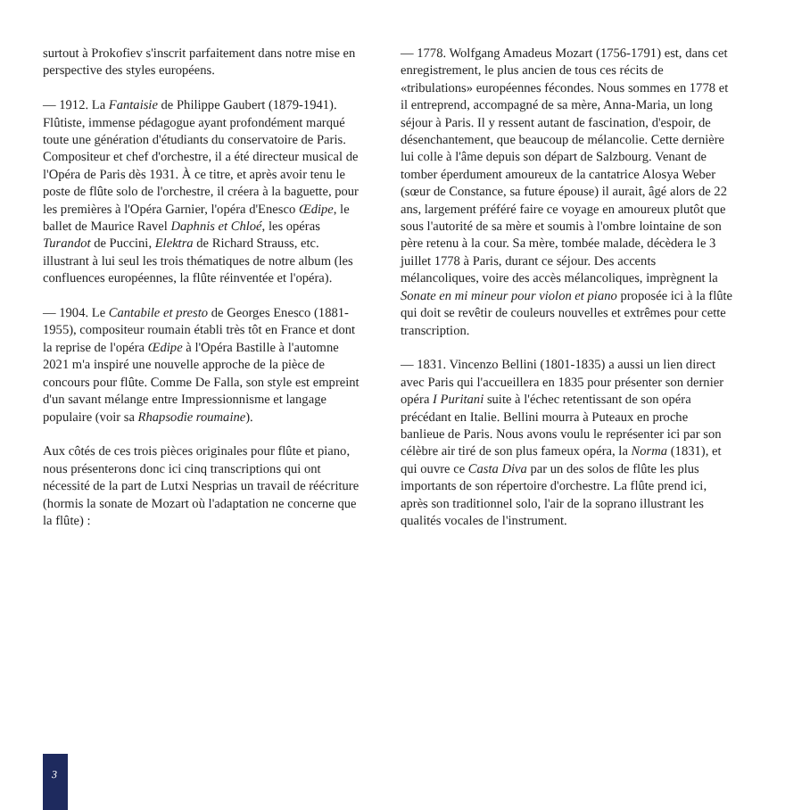surtout à Prokofiev s'inscrit parfaitement dans notre mise en perspective des styles européens.
— 1912. La Fantaisie de Philippe Gaubert (1879-1941). Flûtiste, immense pédagogue ayant profondément marqué toute une génération d'étudiants du conservatoire de Paris. Compositeur et chef d'orchestre, il a été directeur musical de l'Opéra de Paris dès 1931. À ce titre, et après avoir tenu le poste de flûte solo de l'orchestre, il créera à la baguette, pour les premières à l'Opéra Garnier, l'opéra d'Enesco Œdipe, le ballet de Maurice Ravel Daphnis et Chloé, les opéras Turandot de Puccini, Elektra de Richard Strauss, etc. illustrant à lui seul les trois thématiques de notre album (les confluences européennes, la flûte réinventée et l'opéra).
— 1904. Le Cantabile et presto de Georges Enesco (1881-1955), compositeur roumain établi très tôt en France et dont la reprise de l'opéra Œdipe à l'Opéra Bastille à l'automne 2021 m'a inspiré une nouvelle approche de la pièce de concours pour flûte. Comme De Falla, son style est empreint d'un savant mélange entre Impressionnisme et langage populaire (voir sa Rhapsodie roumaine).
Aux côtés de ces trois pièces originales pour flûte et piano, nous présenterons donc ici cinq transcriptions qui ont nécessité de la part de Lutxi Nesprias un travail de réécriture (hormis la sonate de Mozart où l'adaptation ne concerne que la flûte) :
— 1778. Wolfgang Amadeus Mozart (1756-1791) est, dans cet enregistrement, le plus ancien de tous ces récits de «tribulations» européennes fécondes. Nous sommes en 1778 et il entreprend, accompagné de sa mère, Anna-Maria, un long séjour à Paris. Il y ressent autant de fascination, d'espoir, de désenchantement, que beaucoup de mélancolie. Cette dernière lui colle à l'âme depuis son départ de Salzbourg. Venant de tomber éperdument amoureux de la cantatrice Alosya Weber (sœur de Constance, sa future épouse) il aurait, âgé alors de 22 ans, largement préféré faire ce voyage en amoureux plutôt que sous l'autorité de sa mère et soumis à l'ombre lointaine de son père retenu à la cour. Sa mère, tombée malade, décèdera le 3 juillet 1778 à Paris, durant ce séjour. Des accents mélancoliques, voire des accès mélancoliques, imprègnent la Sonate en mi mineur pour violon et piano proposée ici à la flûte qui doit se revêtir de couleurs nouvelles et extrêmes pour cette transcription.
— 1831. Vincenzo Bellini (1801-1835) a aussi un lien direct avec Paris qui l'accueillera en 1835 pour présenter son dernier opéra I Puritani suite à l'échec retentissant de son opéra précédant en Italie. Bellini mourra à Puteaux en proche banlieue de Paris. Nous avons voulu le représenter ici par son célèbre air tiré de son plus fameux opéra, la Norma (1831), et qui ouvre ce Casta Diva par un des solos de flûte les plus importants de son répertoire d'orchestre. La flûte prend ici, après son traditionnel solo, l'air de la soprano illustrant les qualités vocales de l'instrument.
3